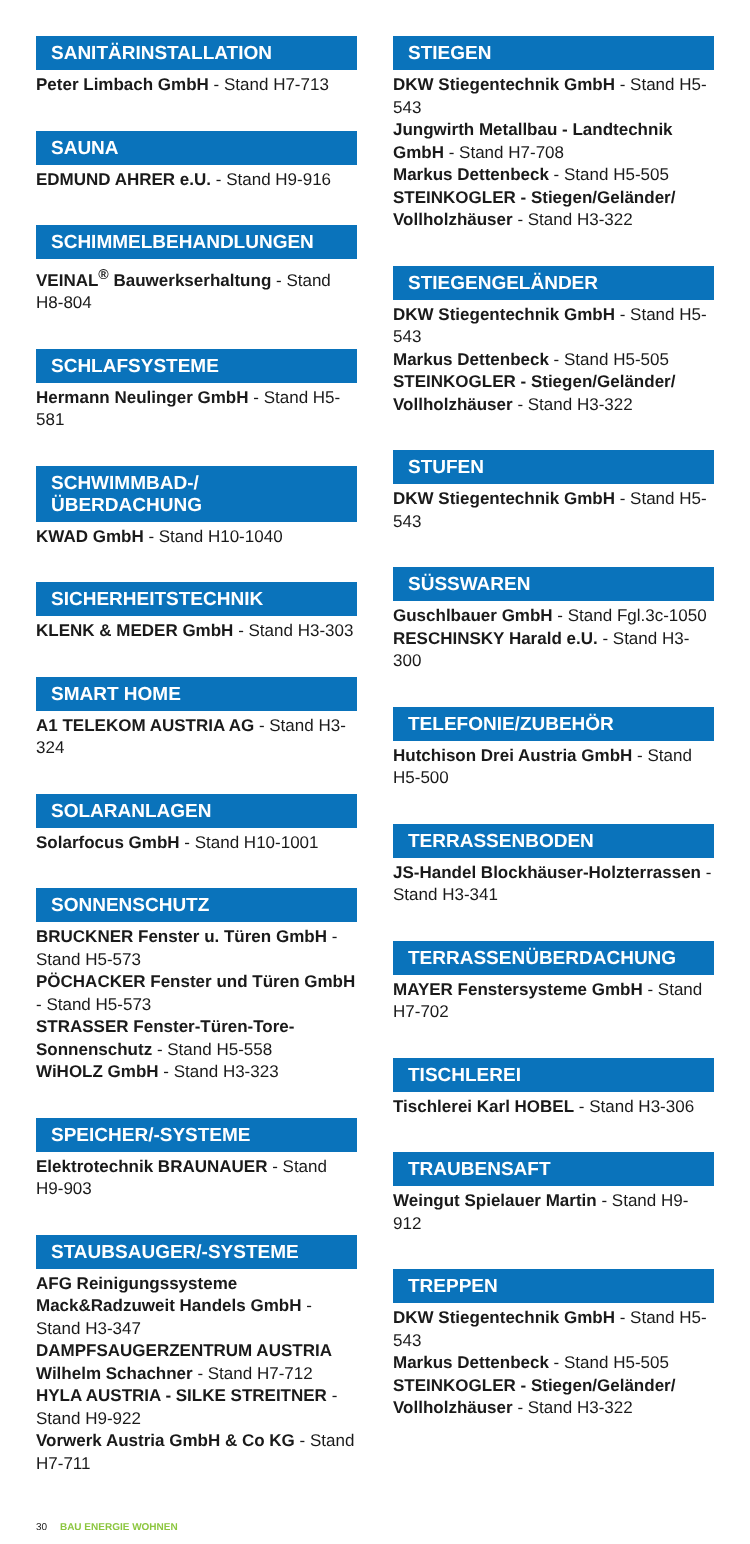SANITÄRINSTALLATION
Peter Limbach GmbH - Stand H7-713
SAUNA
EDMUND AHRER e.U. - Stand H9-916
SCHIMMELBEHANDLUNGEN
VEINAL<sup>®</sup> Bauwerkserhaltung - Stand H8-804
SCHLAFSYSTEME
Hermann Neulinger GmbH - Stand H5-581
SCHWIMMBAD-/
ÜBERDACHUNG
KWAD GmbH - Stand H10-1040
SICHERHEITSTECHNIK
KLENK & MEDER GmbH - Stand H3-303
SMART HOME
A1 TELEKOM AUSTRIA AG - Stand H3-324
SOLARANLAGEN
Solarfocus GmbH - Stand H10-1001
SONNENSCHUTZ
BRUCKNER Fenster u. Türen GmbH - Stand H5-573
PÖCHACKER Fenster und Türen GmbH - Stand H5-573
STRASSER Fenster-Türen-Tore-Sonnenschutz - Stand H5-558
WiHOLZ GmbH - Stand H3-323
SPEICHER/-SYSTEME
Elektrotechnik BRAUNAUER - Stand H9-903
STAUBSAUGER/-SYSTEME
AFG Reinigungssysteme Mack&Radzuweit Handels GmbH - Stand H3-347
DAMPFSAUGERZENTRUM AUSTRIA Wilhelm Schachner - Stand H7-712
HYLA AUSTRIA - SILKE STREITNER - Stand H9-922
Vorwerk Austria GmbH & Co KG - Stand H7-711
STIEGEN
DKW Stiegentechnik GmbH - Stand H5-543
Jungwirth Metallbau - Landtechnik GmbH - Stand H7-708
Markus Dettenbeck - Stand H5-505
STEINKOGLER - Stiegen/Geländer/ Vollholzhäuser - Stand H3-322
STIEGENGELÄNDER
DKW Stiegentechnik GmbH - Stand H5-543
Markus Dettenbeck - Stand H5-505
STEINKOGLER - Stiegen/Geländer/ Vollholzhäuser - Stand H3-322
STUFEN
DKW Stiegentechnik GmbH - Stand H5-543
SÜSSWAREN
Guschlbauer GmbH - Stand Fgl.3c-1050
RESCHINSKY Harald e.U. - Stand H3-300
TELEFONIE/ZUBEHÖR
Hutchison Drei Austria GmbH - Stand H5-500
TERRASSENBODEN
JS-Handel Blockhäuser-Holzterrassen - Stand H3-341
TERRASSENÜBERDACHUNG
MAYER Fenstersysteme GmbH - Stand H7-702
TISCHLEREI
Tischlerei Karl HOBEL - Stand H3-306
TRAUBENSAFT
Weingut Spielauer Martin - Stand H9-912
TREPPEN
DKW Stiegentechnik GmbH - Stand H5-543
Markus Dettenbeck - Stand H5-505
STEINKOGLER - Stiegen/Geländer/ Vollholzhäuser - Stand H3-322
30 BAU ENERGIE WOHNEN